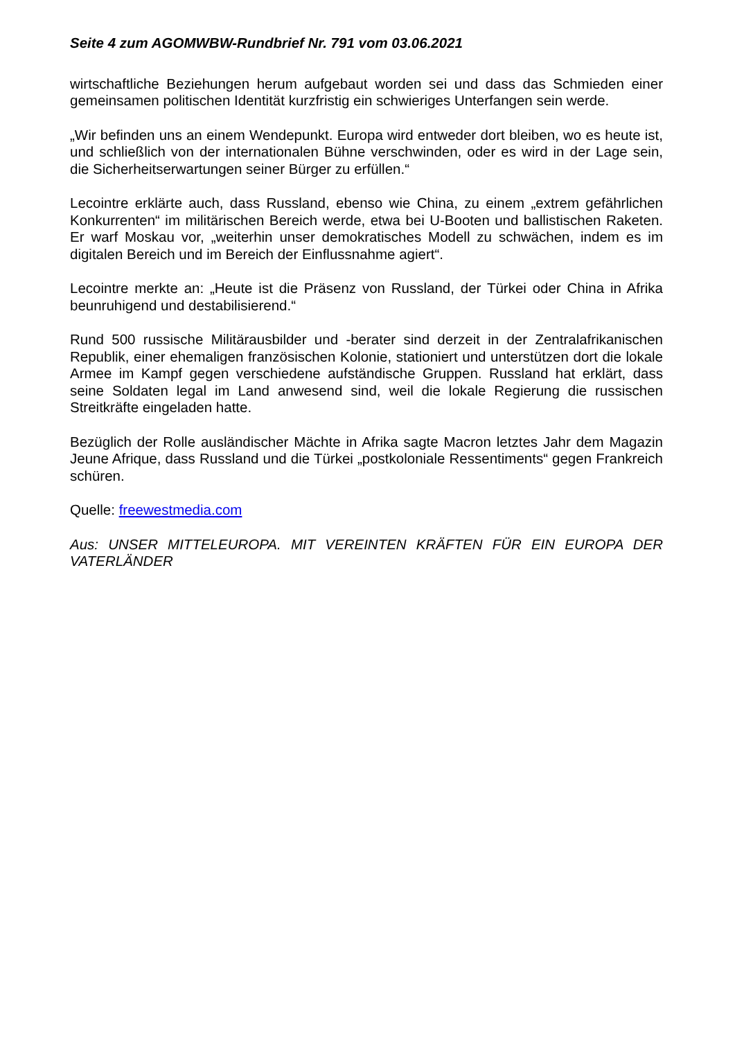Seite 4 zum AGOMWBW-Rundbrief Nr. 791 vom 03.06.2021
wirtschaftliche Beziehungen herum aufgebaut worden sei und dass das Schmieden einer gemeinsamen politischen Identität kurzfristig ein schwieriges Unterfangen sein werde.
„Wir befinden uns an einem Wendepunkt. Europa wird entweder dort bleiben, wo es heute ist, und schließlich von der internationalen Bühne verschwinden, oder es wird in der Lage sein, die Sicherheitserwartungen seiner Bürger zu erfüllen.“
Lecointre erklärte auch, dass Russland, ebenso wie China, zu einem „extrem gefährlichen Konkurrenten“ im militärischen Bereich werde, etwa bei U-Booten und ballistischen Raketen. Er warf Moskau vor, „weiterhin unser demokratisches Modell zu schwächen, indem es im digitalen Bereich und im Bereich der Einflussnahme agiert“.
Lecointre merkte an: „Heute ist die Präsenz von Russland, der Türkei oder China in Afrika beunruhigend und destabilisierend.“
Rund 500 russische Militärausbilder und -berater sind derzeit in der Zentralafrikanischen Republik, einer ehemaligen französischen Kolonie, stationiert und unterstützen dort die lokale Armee im Kampf gegen verschiedene aufständische Gruppen. Russland hat erklärt, dass seine Soldaten legal im Land anwesend sind, weil die lokale Regierung die russischen Streitkräfte eingeladen hatte.
Bezüglich der Rolle ausländischer Mächte in Afrika sagte Macron letztes Jahr dem Magazin Jeune Afrique, dass Russland und die Türkei „postkoloniale Ressentiments“ gegen Frankreich schüren.
Quelle: freewestmedia.com
Aus: UNSER MITTELEUROPA. MIT VEREINTEN KRÄFTEN FÜR EIN EUROPA DER VATERLÄNDER